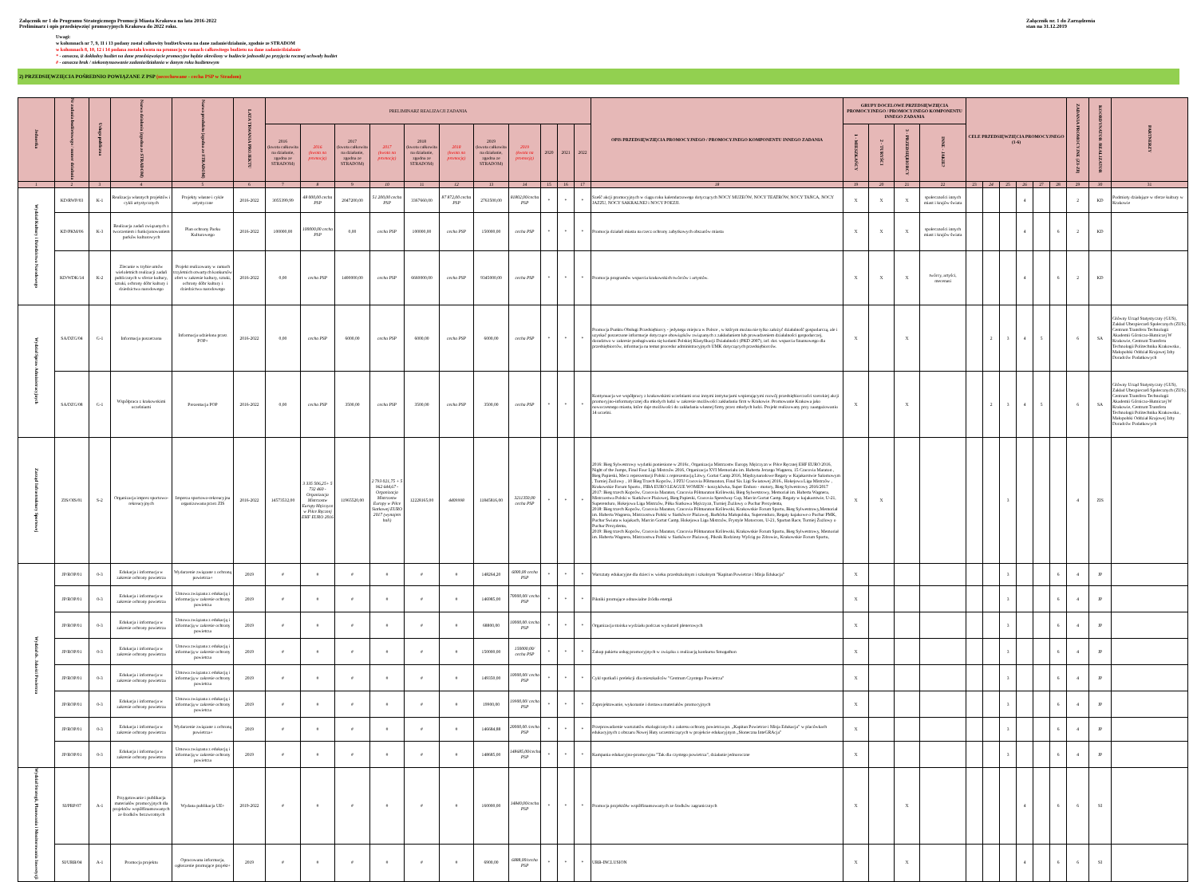Załącznik nr 1 do Programu Strategicznego Promocji Miasta Krakowa na lata 2016-2022
Preliminarz i opis przedsięwzięć promocyjnych Krakowa do 2022 roku.
Załącznik nr. 1 do Zarządzenia
stan na 31.12.2019
Uwagi:
w kolumnach nr 7, 9, 11 i 13 podany został całkowity budżet/kwota na dane zadanie/działanie, zgodnie ze STRADOM
w kolumnach 8, 10, 12 i 14 podana została kwota na promocję w ramach całkowitego budżetu na dane zadanie/działanie
* - oznacza, iż dokładny budżet na dane przedsięwzięcie promocyjne będzie określony w budżecie jednostki po przyjęciu rocznej uchwały budżet
# - oznacza brak / niekontynuowanie zadania/działania w danym roku budżetowym
2) PRZEDSIĘWZIĘCIA POŚREDNIO POWIĄZANE Z PSP (oecechowane - cecha PSP w Stradom)
| Jednostka | Nr zadania budżetowego / numer działania | Usługa publiczna | Nazwa działania (zgodna ze STRADOM) | Nazwa produktu (zgodna ze STRADOM) | LATA TRWANIA PROJEKTU | PRELIMINARZ REALIZACJI ZADANIA | | | | | | | | | | | OPIS PRZEDSIĘWZIĘCIA PROMOCYJNEGO / PROMOCYJNEGO KOMPONENTU INNEGO ZADANIA | GRUPY DOCELOWE PRZEDSIĘWZIĘCIA PROMOCYJNEGO / PROMOCYJNEGO KOMPONENTU INNEGO ZADANIA | | | | CELE PRZEDSIĘWZIĘCIA PROMOCYJNEGO (1-6) | | | | | | ZADANIA PROMOCYJNE (Z1-Z8) | KOORDYNATOR /REALIZATOR | PARTNERZY |
| --- | --- | --- | --- | --- | --- | --- | --- | --- | --- | --- | --- | --- | --- | --- | --- | --- | --- | --- | --- | --- | --- | --- | --- | --- | --- | --- | --- | --- | --- | --- |
| | | | | | | 2016 (kwota całkowita na działanie, zgodna ze STRADOM) | 2016 (kwota na promocję) | 2017 (kwota całkowita na działanie, zgodna ze STRADOM) | 2017 (kwota na promocję) | 2018 (kwota całkowita na działanie, zgodna ze STRADOM) | 2018 (kwota na promocję) | 2019 (kwota całkowita na działanie, zgodna ze STRADOM) | 2019 (kwota na promocję) | 2020 | 2021 | 2022 | | 1 - MIESZKAŃCY | 2 - TURYŚCI | 3 - PRZEDSIĘBIORCY | INNE - JAKIE? | | | | | | | | | |
| 1 | 2 | 3 | 4 | 5 | 6 | 7 | 8 | 9 | 10 | 11 | 12 | 13 | 14 | 15 | 16 | 17 | 18 | 19 | 20 | 21 | 22 | 23 | 24 | 25 | 26 | 27 | 28 | 29 | 30 | 31 |
| Wydział Kultury i Dziedzictwa Narodowego | KD/RWP/03 | K-1 | Realizacja własnych projektów i cykli artystycznych | Projekty własne i cykle artystyczne | 2016-2022 | 3055399,99 | 48 000,00 cecha PSP | 2047200,00 | 51 200,00 cecha PSP | 3367660,00 | 87 872,00 cecha PSP | 2763500,00 | 81802,00/cecha PSP | * | * | * | Sześć akcji promocyjnych w ciągu roku kalendarzowego dotyczących NOCY MUZEÓW, NOCY TEATRÓW, NOCY TAŃCA, NOCY JAZZU, NOCY SAKRALNEJ i NOCY POEZJI. | X | X | X | społeczności innych miast i krajów świata | | | | 4 | | | 2 | KD | Podmioty działające w sferze kultury w Krakowie |
| | KD/PKM/06 | K-3 | Realizacja zadań związanych z tworzeniem i funkcjonowaniem parków kulturowych | Plan ochrony Parku Kulturowego | 2016-2022 | 100000,00 | 100000,00 cecha PSP | 0,00 | cecha PSP | 100000,00 | cecha PSP | 150000,00 | cecha PSP | * | * | * | Promocja działań miasta na rzecz ochrony zabytkowych obszarów miasta | X | X | X | społeczności innych miast i krajów świata | | | | 4 | | 6 | 2 | KD | |
| | KD/WDK/14 | K-2 | Zlecanie w trybie umów wieloletnich realizacji zadań publicznych w sferze kultury, sztuki, ochrony dóbr kultury i dziedzictwa narodowego | Projekt realizowany w ramach trzyletnich otwartych konkursów ofert w zakresie kultury, sztuki, ochrony dóbr kultury i dziedzictwa narodowego | 2016-2022 | 0,00 | cecha PSP | 1400000,00 | cecha PSP | 6660000,00 | cecha PSP | 9345000,00 | cecha PSP | * | * | * | Promocja programów wsparcia krakowskich twórców i artystów. | X | X | X | twórcy, artyści, mecenasi | | | | 4 | | 6 | 2 | KD | |
| Wydział Spraw Administracyjnych | SA/DZG/04 | G-1 | Informacja poszerzona | Informacja udzielona przez POP+ | 2016-2022 | 0,00 | cecha PSP | 6000,00 | cecha PSP | 6000,00 | cecha PSP | 6000,00 | cecha PSP | * | * | * | Promocja Punktu Obsługi Przedsiębiorcy - jedynego miejsca w Polsce , w którym można nie tylko założyć działalność gospodarczą, ale i uzyskać poszerzone informacje dotyczące obowiązków związanych z zakładaniem lub prowadzeniem działalności gospodarczej, doradztwo w zakresie posługiwania się kodami Polskiej Klasyfikacji Działalności (PKD 2007), inf. dot. wsparcia finansowego dla przedsiębiorców, informacja na temat procedur administracyjnych UMK dotyczących przedsiębiorców. | X | | X | | | 2 | 3 | 4 | 5 | | 6 | SA | Główny Urząd Statystyczny (GUS), Zakład Ubezpieczeń Społecznych (ZUS), Centrum Transferu Technologii Akademii Górniczo-Hutniczej W Krakowie, Centrum Transferu Technologii Politechnika Krakowska , Małopolski Oddział Krajowej Izby Doradców Podatkowych |
| | SA/DZG/08 | G-1 | Współpraca z krakowskimi uczelniami | Prezentacja POP | 2016-2022 | 0,00 | cecha PSP | 3500,00 | cecha PSP | 3500,00 | cecha PSP | 3500,00 | cecha PSP | * | * | * | Kontynuacja we współpracy z krakowskimi uczelniami oraz innymi instytucjami wspierającymi rozwój przedsiębiorczości szerokiej akcji promocyjno-informatycznej dla młodych ludzi w zakresie możliwości zakładania firm w Krakowie. Promowanie Krakowa jako nowoczesnego miasta, które daje możliwości do zakładania własnej firmy przez młodych ludzi. Projekt realizowany przy zaangażowaniu 14 uczelni. | X | | X | | | 2 | 3 | 4 | 5 | | 6 | SA | Główny Urząd Statystyczny (GUS), Zakład Ubezpieczeń Społecznych (ZUS), Centrum Transferu Technologii Akademii Górniczo-Hutniczej W Krakowie, Centrum Transferu Technologii Politechnika Krakowska , Małopolski Oddział Krajowej Izby Doradców Podatkowych |
| Zarząd Infrastruktury Sportowej | ZIS/OIS/01 | S-2 | Organizacja imprez sportowo-rekreacyjnych | Impreza sportowo-rekreacyjna organizowana przez ZIS | 2016-2022 | 14573532,00 | 3 335 506,25+ 5 732 460 - Organizacja Mistrzostw Europy Mężczyzn w Piłce Ręcznej EHF EURO 2016 | 11965520,00 | 2 793 021,75 + 5 962 644,67 - Organizacja Mistrzostw Europy w Piłce Siatkowej EURO 2017 (wynajem hali) | 12228165,00 | 4409998 | 11845816,00 | 3211350,00 cecha PSP | * | * | * | 2016: Bieg Sylwestrowy wydatki poniesione w 2016r., Organizacja Mistrzostw Europy Mężczyzn w Piłce Ręcznej EHF EURO 2016, Night of the Jumps, Final Four Ligi Mistrzów 2016, Organizacja XVI Memoriału im. Huberta Jerzego Wagnera, 15 Cracovia Maraton , Bieg Papieski, Mecz reprezentacji Polski z reprezentacją Litwy, Gortat Camp 2016, Międzynarodowe Regaty w Kajakarstwie Salomowym , Turniej Żużlowy , 10 Bieg Trzech Kopców, 3 PZU Cracovia Półmaraton, Final Six Ligi Światowej 2016., Hokejowa Liga Mistrzów , Krakowskie Forum Sportu , FIBA EURO LEAGUE WOMEN - koszykówka, Super Enduro - motory, Bieg Sylwestrowy 2016/2017 2017: Bieg trzech Kopców, Cracovia Maraton, Cracovia Półmaraton Królewski, Bieg Sylwestrowy, Memoriał im. Huberta Wagnera, Mistrzostwa Polski w Siatkówce Plażowej, Bieg Papieski, Cracovia Speedway Cup, Marcin Gortat Camp, Regaty w kajakarstwie, U-21, Superenduro, Hokejowa Liga Mistrzów, Piłka Siatkowa Mężczyzn, Turniej Żużlowy o Puchar Prezydenta, 2018: Bieg trzech Kopców, Cracovia Maraton, Cracovia Półmaraton Królewski, Krakowskie Forum Sportu, Bieg Sylwestrowy,Memoriał im. Huberta Wagnera, Mistrzostwa Polski w Siatkówce Plażowej, Barbórka Małopolska, Superenduro, Regaty kajakowe o Puchar PMK, Puchar Swiata w kajakach, Marcin Gortat Camp, Hokejowa Liga Mistrzów, Frystyle Motocross, U-21, Spartan Race, Turniej Żużlowy o Puchar Prezydenta, 2019: Bieg trzech Kopców, Cracovia Maraton, Cracovia Półmaraton Królewski, Krakowskie Forum Sportu, Bieg Sylwestrowy, Memoriał im. Huberta Wagnera, Mistrzostwa Polski w Siatkówce Plażowej, Piknik Rodzinny Wyścig po Zdrowie,, Krakowskie Forum Sportu, | X | X | | | | | 3 | | | | 4 | ZIS | |
| Wydział ds. Jakości Powietrza | JP/ROP/01 | 0-3 | Edukacja i informacja w zakresie ochrony powietrza | Wydarzenie związane z ochroną powietrza+ | 2019 | # | # | # | # | # | # | 148264,20 | 6000,00 cecha PSP | * | * | * | Warsztaty edukacyjne dla dzieci w wieku przedszkolnym i szkolnym "Kapitan Powietrze i Misja Edukacja" | X | | | | | | 3 | | | 6 | 4 | JP | |
| | JP/ROP/01 | 0-3 | Edukacja i informacja w zakresie ochrony powietrza | Umowa związana z edukacją i informacją w zakresie ochrony powietrza | 2019 | # | # | # | # | # | # | 146985,00 | 70000,00/ cecha PSP | * | * | * | Pikniki promujące odnawialne źródła energii | X | | | | | | 3 | | | 6 | 4 | JP | |
| | JP/ROP/01 | 0-3 | Edukacja i informacja w zakresie ochrony powietrza | Umowa związana z edukacją i informacją w zakresie ochrony powietrza | 2019 | # | # | # | # | # | # | 68800,00 | 10000,00 /cecha PSP | * | * | * | Organizacja stoiska wydziału podczas wydarzeń plenerowych | X | | | | | | 3 | | | 6 | 4 | JP | |
| | JP/ROP/01 | 0-3 | Edukacja i informacja w zakresie ochrony powietrza | Umowa związana z edukacją i informacją w zakresie ochrony powietrza | 2019 | # | # | # | # | # | # | 150000,00 | 150000,00/ cecha PSP | * | * | * | Zakup pakietu usług promocyjnych w związku z realizacją konkursu Smogathon | X | | | | | | 3 | | | 6 | 4 | JP | |
| | JP/ROP/01 | 0-3 | Edukacja i informacja w zakresie ochrony powietrza | Umowa związana z edukacją i informacją w zakresie ochrony powietrza | 2019 | # | # | # | # | # | # | 149350,00 | 10000,00/ cecha PSP | * | * | * | Cykl spotkań i prelekcji dla mieszkańców "Centrum Czystego Powietrza" | X | | | | | | 3 | | | 6 | 4 | JP | |
| | JP/ROP/01 | 0-3 | Edukacja i informacja w zakresie ochrony powietrza | Umowa związana z edukacją i informacją w zakresie ochrony powietrza | 2019 | # | # | # | # | # | # | 19900,00 | 19900,00/ cecha PSP | * | * | * | Zaprojektowanie, wykonanie i dostawa materiałów promocyjnych | X | | | | | | 3 | | | 6 | 4 | JP | |
| | JP/ROP/01 | 0-3 | Edukacja i informacja w zakresie ochrony powietrza | Wydarzenie związane z ochroną powietrza+ | 2019 | # | # | # | # | # | # | 146684,88 | 20000,00 /cecha PSP | * | * | * | Przeprowadzenie warsztatów ekologicznych z zakresu ochrony powietrza pn. „Kapitan Powietrze i Misja Edukacja” w placówkach edukacyjnych z obszaru Nowej Huty uczestniczących w projekcie edukacyjnym „Słoneczna InteGRAcja” | X | | | | | | 3 | | | 6 | 4 | JP | |
| | JP/ROP/01 | 0-3 | Edukacja i informacja w zakresie ochrony powietrza | Umowa związana z edukacją i informacją w zakresie ochrony powietrza | 2019 | # | # | # | # | # | # | 148685,00 | 148685,00/cecha PSP | * | * | * | Kampania edukacyjno-promocyjna "Tak dla czystego powietrza", działanie jednoroczne | X | | | | | | 3 | | | 6 | 4 | JP | |
| Wydział Strategii, Planowania i Monitorowania Inwestycji | SI/PRP/07 | A-1 | Przygotowanie i publikacja materiałów promocyjnych dla projektów współfinansowanych ze środków bezzwrotnych | Wydana publikacja UE+ | 2019-2022 | # | # | # | # | # | # | 160000,00 | 14840,00/cecha PSP | * | * | * | Promocja projektółw współfinansowanych ze środków zagranicznych | X | | X | | | | | 4 | | 6 | 6 | SI | |
| | SI/URB/04 | A-1 | Promocja projektu | Opracowana informacja, ogłoszenie promujące projekt+ | 2019 | # | # | # | # | # | # | 6900,00 | 6888,00/cecha PSP | * | * | * | URB-INCLUSION | X | | X | | | | | 4 | | 6 | 6 | SI | |